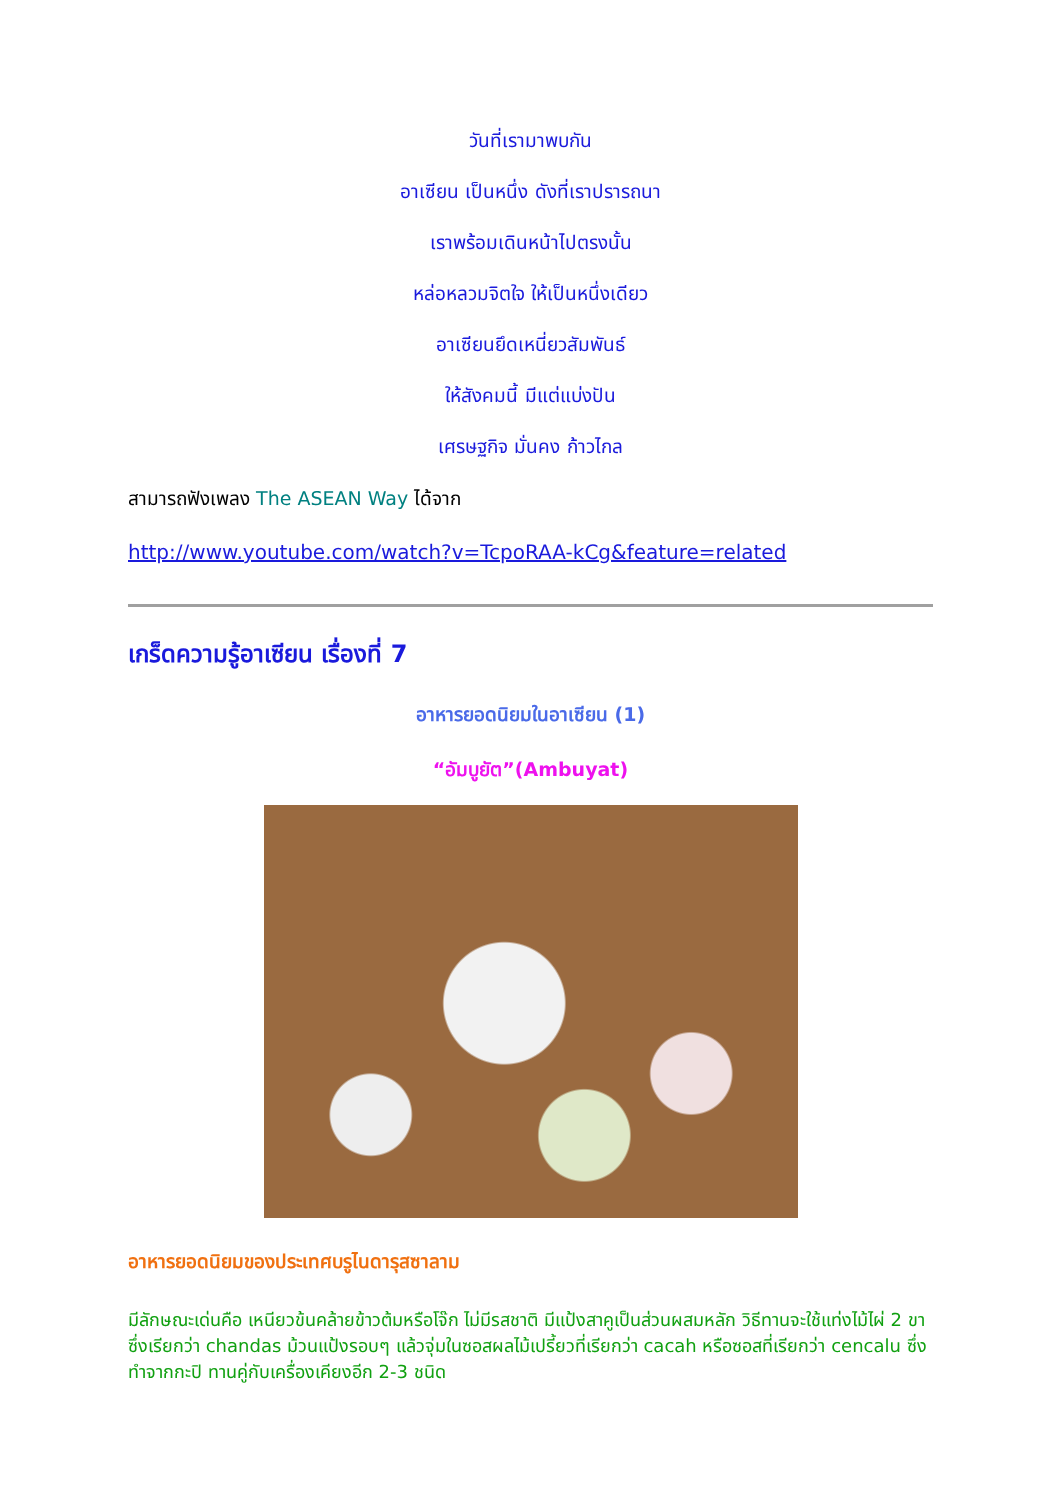วันที่เรามาพบกัน
อาเซียน เป็นหนึ่ง ดังที่เราปรารถนา
เราพร้อมเดินหน้าไปตรงนั้น
หล่อหลวมจิตใจ ให้เป็นหนึ่งเดียว
อาเซียนยึดเหนี่ยวสัมพันธ์
ให้สังคมนี้ มีแต่แบ่งปัน
เศรษฐกิจ มั่นคง ก้าวไกล
สามารถฟังเพลง The ASEAN Way ได้จาก
http://www.youtube.com/watch?v=TcpoRAA-kCg&feature=related
เกร็ดความรู้อาเซียน เรื่องที่ 7
อาหารยอดนิยมในอาเซียน (1)
“อัมบูยัต”(Ambuyat)
อาหารยอดนิยมของประเทศบรูไนดารุสซาลาม
มีลักษณะเด่นคือ เหนียวข้นคล้ายข้าวต้มหรือโจ๊ก ไม่มีรสชาติ มีแป้งสาคูเป็นส่วนผสมหลัก วิธีทานจะใช้แท่งไม้ไผ่ 2 ขาซึ่งเรียกว่า chandas ม้วนแป้งรอบๆ แล้วจุ่มในซอสผลไม้เปรี้ยวที่เรียกว่า cacah หรือซอสที่เรียกว่า cencalu ซึ่งทำจากกะปิ ทานคู่กับเครื่องเคียงอีก 2-3 ชนิด